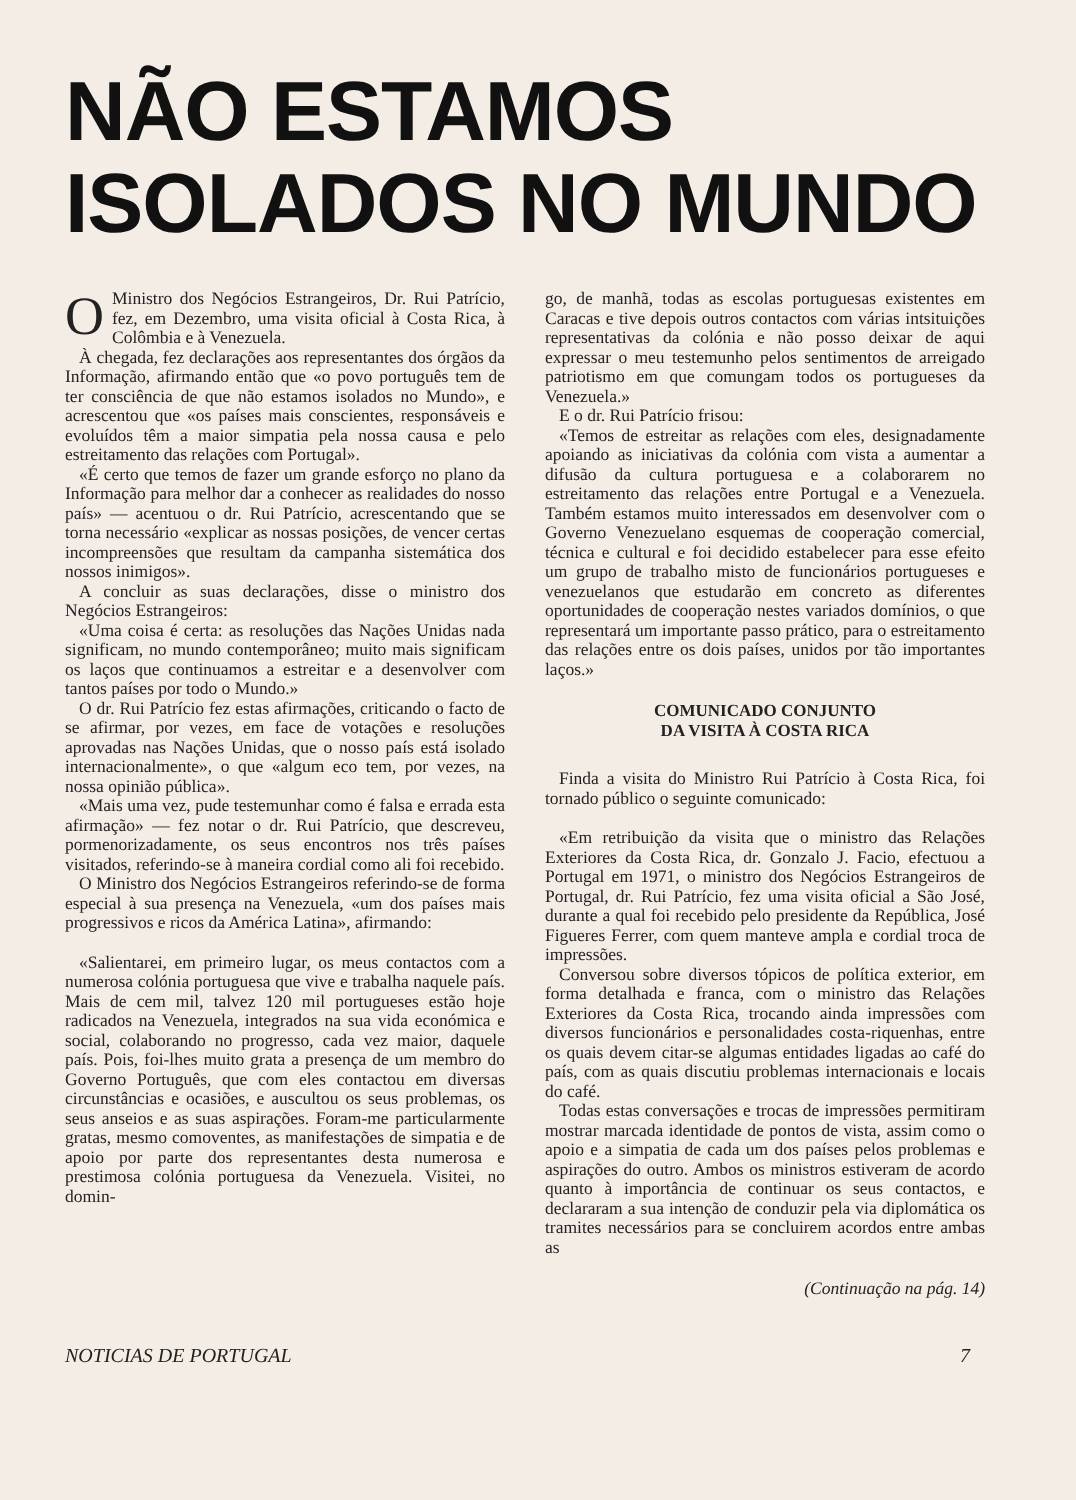NÃO ESTAMOS
ISOLADOS NO MUNDO
OMinistro dos Negócios Estrangeiros, Dr. Rui Patrício, fez, em Dezembro, uma visita oficial à Costa Rica, à Colômbia e à Venezuela.
À chegada, fez declarações aos representantes dos órgãos da Informação, afirmando então que «o povo português tem de ter consciência de que não estamos isolados no Mundo», e acrescentou que «os países mais conscientes, responsáveis e evoluídos têm a maior simpatia pela nossa causa e pelo estreitamento das relações com Portugal».
«É certo que temos de fazer um grande esforço no plano da Informação para melhor dar a conhecer as realidades do nosso país» — acentuou o dr. Rui Patrício, acrescentando que se torna necessário «explicar as nossas posições, de vencer certas incompreensões que resultam da campanha sistemática dos nossos inimigos».
A concluir as suas declarações, disse o ministro dos Negócios Estrangeiros:
«Uma coisa é certa: as resoluções das Nações Unidas nada significam, no mundo contemporâneo; muito mais significam os laços que continuamos a estreitar e a desenvolver com tantos países por todo o Mundo.»
O dr. Rui Patrício fez estas afirmações, criticando o facto de se afirmar, por vezes, em face de votações e resoluções aprovadas nas Nações Unidas, que o nosso país está isolado internacionalmente», o que «algum eco tem, por vezes, na nossa opinião pública».
«Mais uma vez, pude testemunhar como é falsa e errada esta afirmação» — fez notar o dr. Rui Patrício, que descreveu, pormenorizadamente, os seus encontros nos três países visitados, referindo-se à maneira cordial como ali foi recebido.
O Ministro dos Negócios Estrangeiros referindo-se de forma especial à sua presença na Venezuela, «um dos países mais progressivos e ricos da América Latina», afirmando:
«Salientarei, em primeiro lugar, os meus contactos com a numerosa colónia portuguesa que vive e trabalha naquele país. Mais de cem mil, talvez 120 mil portugueses estão hoje radicados na Venezuela, integrados na sua vida económica e social, colaborando no progresso, cada vez maior, daquele país. Pois, foi-lhes muito grata a presença de um membro do Governo Português, que com eles contactou em diversas circunstâncias e ocasiões, e auscultou os seus problemas, os seus anseios e as suas aspirações. Foram-me particularmente gratas, mesmo comoventes, as manifestações de simpatia e de apoio por parte dos representantes desta numerosa e prestimosa colónia portuguesa da Venezuela. Visitei, no domin-
go, de manhã, todas as escolas portuguesas existentes em Caracas e tive depois outros contactos com várias intsituições representativas da colónia e não posso deixar de aqui expressar o meu testemunho pelos sentimentos de arreigado patriotismo em que comungam todos os portugueses da Venezuela.»
E o dr. Rui Patrício frisou:
«Temos de estreitar as relações com eles, designadamente apoiando as iniciativas da colónia com vista a aumentar a difusão da cultura portuguesa e a colaborarem no estreitamento das relações entre Portugal e a Venezuela. Também estamos muito interessados em desenvolver com o Governo Venezuelano esquemas de cooperação comercial, técnica e cultural e foi decidido estabelecer para esse efeito um grupo de trabalho misto de funcionários portugueses e venezuelanos que estudarão em concreto as diferentes oportunidades de cooperação nestes variados domínios, o que representará um importante passo prático, para o estreitamento das relações entre os dois países, unidos por tão importantes laços.»
COMUNICADO CONJUNTO
DA VISITA À COSTA RICA
Finda a visita do Ministro Rui Patrício à Costa Rica, foi tornado público o seguinte comunicado:
«Em retribuição da visita que o ministro das Relações Exteriores da Costa Rica, dr. Gonzalo J. Facio, efectuou a Portugal em 1971, o ministro dos Negócios Estrangeiros de Portugal, dr. Rui Patrício, fez uma visita oficial a São José, durante a qual foi recebido pelo presidente da República, José Figueres Ferrer, com quem manteve ampla e cordial troca de impressões.
Conversou sobre diversos tópicos de política exterior, em forma detalhada e franca, com o ministro das Relações Exteriores da Costa Rica, trocando ainda impressões com diversos funcionários e personalidades costa-riquenhas, entre os quais devem citar-se algumas entidades ligadas ao café do país, com as quais discutiu problemas internacionais e locais do café.
Todas estas conversações e trocas de impressões permitiram mostrar marcada identidade de pontos de vista, assim como o apoio e a simpatia de cada um dos países pelos problemas e aspirações do outro. Ambos os ministros estiveram de acordo quanto à importância de continuar os seus contactos, e declararam a sua intenção de conduzir pela via diplomática os tramites necessários para se concluirem acordos entre ambas as
(Continuação na pág. 14)
NOTICIAS DE PORTUGAL 7